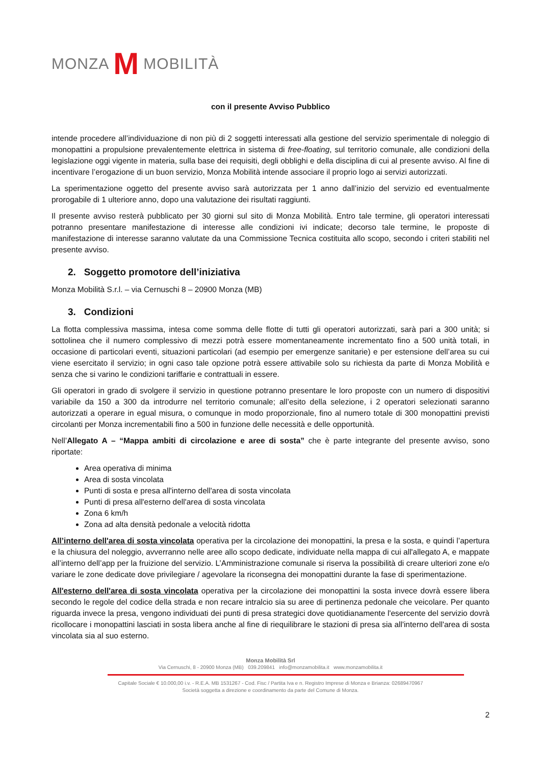MONZA M MOBILITÀ
con il presente Avviso Pubblico
intende procedere all’individuazione di non più di 2 soggetti interessati alla gestione del servizio sperimentale di noleggio di monopattini a propulsione prevalentemente elettrica in sistema di free-floating, sul territorio comunale, alle condizioni della legislazione oggi vigente in materia, sulla base dei requisiti, degli obblighi e della disciplina di cui al presente avviso. Al fine di incentivare l’erogazione di un buon servizio, Monza Mobilità intende associare il proprio logo ai servizi autorizzati.
La sperimentazione oggetto del presente avviso sarà autorizzata per 1 anno dall’inizio del servizio ed eventualmente prorogabile di 1 ulteriore anno, dopo una valutazione dei risultati raggiunti.
Il presente avviso resterà pubblicato per 30 giorni sul sito di Monza Mobilità. Entro tale termine, gli operatori interessati potranno presentare manifestazione di interesse alle condizioni ivi indicate; decorso tale termine, le proposte di manifestazione di interesse saranno valutate da una Commissione Tecnica costituita allo scopo, secondo i criteri stabiliti nel presente avviso.
2. Soggetto promotore dell’iniziativa
Monza Mobilità S.r.l. – via Cernuschi 8 – 20900 Monza (MB)
3. Condizioni
La flotta complessiva massima, intesa come somma delle flotte di tutti gli operatori autorizzati, sarà pari a 300 unità; si sottolinea che il numero complessivo di mezzi potrà essere momentaneamente incrementato fino a 500 unità totali, in occasione di particolari eventi, situazioni particolari (ad esempio per emergenze sanitarie) e per estensione dell’area su cui viene esercitato il servizio; in ogni caso tale opzione potrà essere attivabile solo su richiesta da parte di Monza Mobilità e senza che si varino le condizioni tariffarie e contrattuali in essere.
Gli operatori in grado di svolgere il servizio in questione potranno presentare le loro proposte con un numero di dispositivi variabile da 150 a 300 da introdurre nel territorio comunale; all’esito della selezione, i 2 operatori selezionati saranno autorizzati a operare in egual misura, o comunque in modo proporzionale, fino al numero totale di 300 monopattini previsti circolanti per Monza incrementabili fino a 500 in funzione delle necessità e delle opportunità.
Nell’Allegato A – “Mappa ambiti di circolazione e aree di sosta” che è parte integrante del presente avviso, sono riportate:
Area operativa di minima
Area di sosta vincolata
Punti di sosta e presa all'interno dell'area di sosta vincolata
Punti di presa all'esterno dell'area di sosta vincolata
Zona 6 km/h
Zona ad alta densità pedonale a velocità ridotta
All’interno dell'area di sosta vincolata operativa per la circolazione dei monopattini, la presa e la sosta, e quindi l’apertura e la chiusura del noleggio, avverranno nelle aree allo scopo dedicate, individuate nella mappa di cui all'allegato A, e mappate all’interno dell’app per la fruizione del servizio. L’Amministrazione comunale si riserva la possibilità di creare ulteriori zone e/o variare le zone dedicate dove privilegiare / agevolare la riconsegna dei monopattini durante la fase di sperimentazione.
All'esterno dell'area di sosta vincolata operativa per la circolazione dei monopattini la sosta invece dovrà essere libera secondo le regole del codice della strada e non recare intralcio sia su aree di pertinenza pedonale che veicolare. Per quanto riguarda invece la presa, vengono individuati dei punti di presa strategici dove quotidianamente l'esercente del servizio dovrà ricollocare i monopattini lasciati in sosta libera anche al fine di riequilibrare le stazioni di presa sia all'interno dell'area di sosta vincolata sia al suo esterno.
Monza Mobilità Srl
Via Cernuschi, 8 - 20900 Monza (MB) 039.209841 info@monzamobilita.it www.monzamobilita.it
Capitale Sociale € 10.000,00 i.v. - R.E.A. MB 1531267 - Cod. Fisc / Partita Iva e n. Registro Imprese di Monza e Brianza: 02689470967
Società soggetta a direzione e coordinamento da parte del Comune di Monza.
2